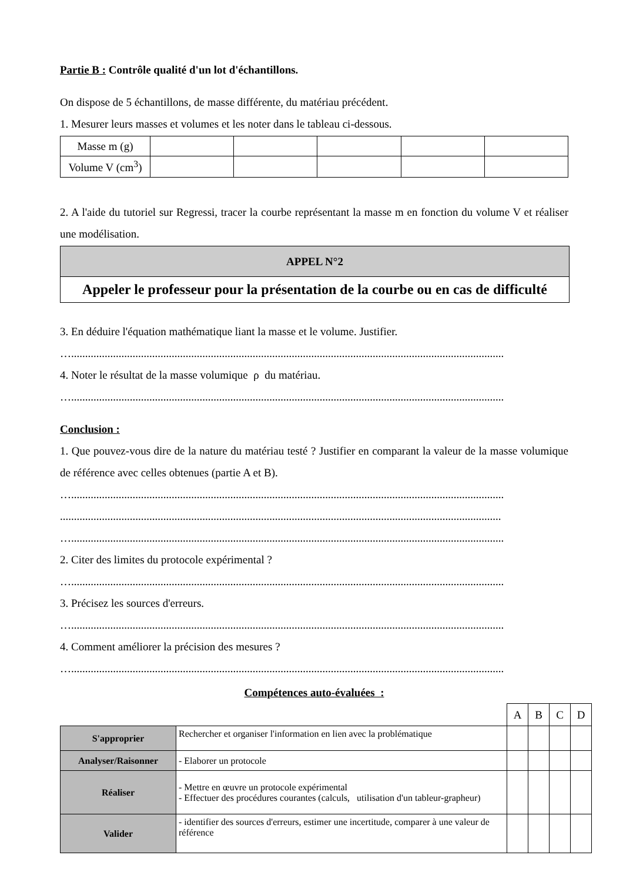Partie B : Contrôle qualité d'un lot d'échantillons.
On dispose de 5 échantillons, de masse différente, du matériau précédent.
1. Mesurer leurs masses et volumes et les noter dans le tableau ci-dessous.
| Masse m (g) | | | | | |
| Volume V (cm<sup>3</sup>) | | | | | |
2. A l'aide du tutoriel sur Regressi, tracer la courbe représentant la masse m en fonction du volume V et réaliser une modélisation.
| APPEL N°2 |
| Appeler le professeur pour la présentation de la courbe ou en cas de difficulté |
3. En déduire l'équation mathématique liant la masse et le volume. Justifier.
…...........................................................................................................................................................
4. Noter le résultat de la masse volumique ρ du matériau.
…...........................................................................................................................................................
Conclusion :
1. Que pouvez-vous dire de la nature du matériau testé ? Justifier en comparant la valeur de la masse volumique de référence avec celles obtenues (partie A et B).
…...........................................................................................................................................................
..............................................................................................................................................................
…...........................................................................................................................................................
2. Citer des limites du protocole expérimental ?
…...........................................................................................................................................................
3. Précisez les sources d'erreurs.
…...........................................................................................................................................................
4. Comment améliorer la précision des mesures ?
…...........................................................................................................................................................
Compétences auto-évaluées :
| | | A | B | C | D |
| S'approprier | Rechercher et organiser l'information en lien avec la problématique | | | | |
| Analyser/Raisonner | - Elaborer un protocole | | | | |
| Réaliser | - Mettre en œuvre un protocole expérimental - Effectuer des procédures courantes (calculs, utilisation d'un tableur-grapheur) | | | | |
| Valider | - identifier des sources d'erreurs, estimer une incertitude, comparer à une valeur de référence | | | | |